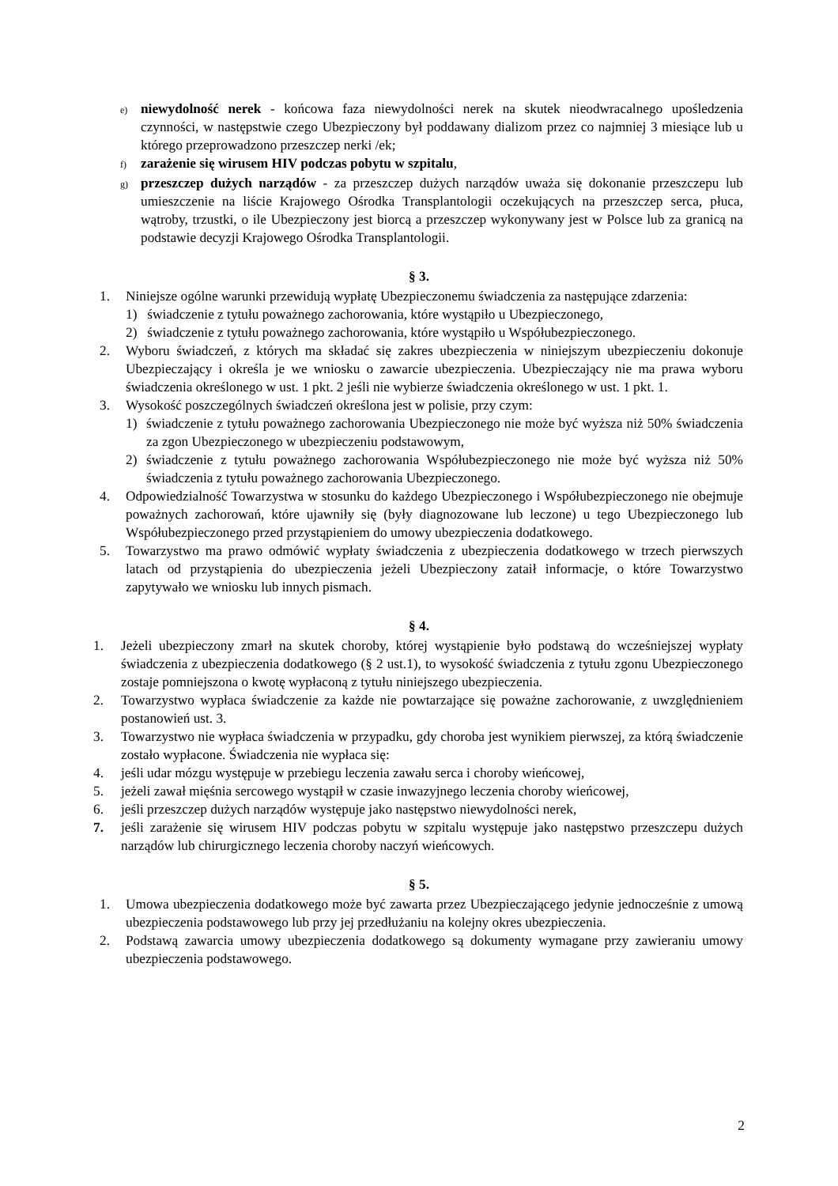e) niewydolność nerek - końcowa faza niewydolności nerek na skutek nieodwracalnego upośledzenia czynności, w następstwie czego Ubezpieczony był poddawany dializom przez co najmniej 3 miesiące lub u którego przeprowadzono przeszczep nerki /ek;
f) zarażenie się wirusem HIV podczas pobytu w szpitalu,
g) przeszczep dużych narządów - za przeszczep dużych narządów uważa się dokonanie przeszczepu lub umieszczenie na liście Krajowego Ośrodka Transplantologii oczekujących na przeszczep serca, płuca, wątroby, trzustki, o ile Ubezpieczony jest biorcą a przeszczep wykonywany jest w Polsce lub za granicą na podstawie decyzji Krajowego Ośrodka Transplantologii.
§ 3.
1. Niniejsze ogólne warunki przewidują wypłatę Ubezpieczonemu świadczenia za następujące zdarzenia:
1) świadczenie z tytułu poważnego zachorowania, które wystąpiło u Ubezpieczonego,
2) świadczenie z tytułu poważnego zachorowania, które wystąpiło u Współubezpieczonego.
2. Wyboru świadczeń, z których ma składać się zakres ubezpieczenia w niniejszym ubezpieczeniu dokonuje Ubezpieczający i określa je we wniosku o zawarcie ubezpieczenia. Ubezpieczający nie ma prawa wyboru świadczenia określonego w ust. 1 pkt. 2 jeśli nie wybierze świadczenia określonego w ust. 1 pkt. 1.
3. Wysokość poszczególnych świadczeń określona jest w polisie, przy czym:
1) świadczenie z tytułu poważnego zachorowania Ubezpieczonego nie może być wyższa niż 50% świadczenia za zgon Ubezpieczonego w ubezpieczeniu podstawowym,
2) świadczenie z tytułu poważnego zachorowania Współubezpieczonego nie może być wyższa niż 50% świadczenia z tytułu poważnego zachorowania Ubezpieczonego.
4. Odpowiedzialność Towarzystwa w stosunku do każdego Ubezpieczonego i Współubezpieczonego nie obejmuje poważnych zachorowań, które ujawniły się (były diagnozowane lub leczone) u tego Ubezpieczonego lub Współubezpieczonego przed przystąpieniem do umowy ubezpieczenia dodatkowego.
5. Towarzystwo ma prawo odmówić wypłaty świadczenia z ubezpieczenia dodatkowego w trzech pierwszych latach od przystąpienia do ubezpieczenia jeżeli Ubezpieczony zataił informacje, o które Towarzystwo zapytywało we wniosku lub innych pismach.
§ 4.
1. Jeżeli ubezpieczony zmarł na skutek choroby, której wystąpienie było podstawą do wcześniejszej wypłaty świadczenia z ubezpieczenia dodatkowego (§ 2 ust.1), to wysokość świadczenia z tytułu zgonu Ubezpieczonego zostaje pomniejszona o kwotę wypłaconą z tytułu niniejszego ubezpieczenia.
2. Towarzystwo wypłaca świadczenie za każde nie powtarzające się poważne zachorowanie, z uwzględnieniem postanowień ust. 3.
3. Towarzystwo nie wypłaca świadczenia w przypadku, gdy choroba jest wynikiem pierwszej, za którą świadczenie zostało wypłacone. Świadczenia nie wypłaca się:
4. jeśli udar mózgu występuje w przebiegu leczenia zawału serca i choroby wieńcowej,
5. jeżeli zawał mięśnia sercowego wystąpił w czasie inwazyjnego leczenia choroby wieńcowej,
6. jeśli przeszczep dużych narządów występuje jako następstwo niewydolności nerek,
7. jeśli zarażenie się wirusem HIV podczas pobytu w szpitalu występuje jako następstwo przeszczepu dużych narządów lub chirurgicznego leczenia choroby naczyń wieńcowych.
§ 5.
1. Umowa ubezpieczenia dodatkowego może być zawarta przez Ubezpieczającego jedynie jednocześnie z umową ubezpieczenia podstawowego lub przy jej przedłużaniu na kolejny okres ubezpieczenia.
2. Podstawą zawarcia umowy ubezpieczenia dodatkowego są dokumenty wymagane przy zawieraniu umowy ubezpieczenia podstawowego.
2